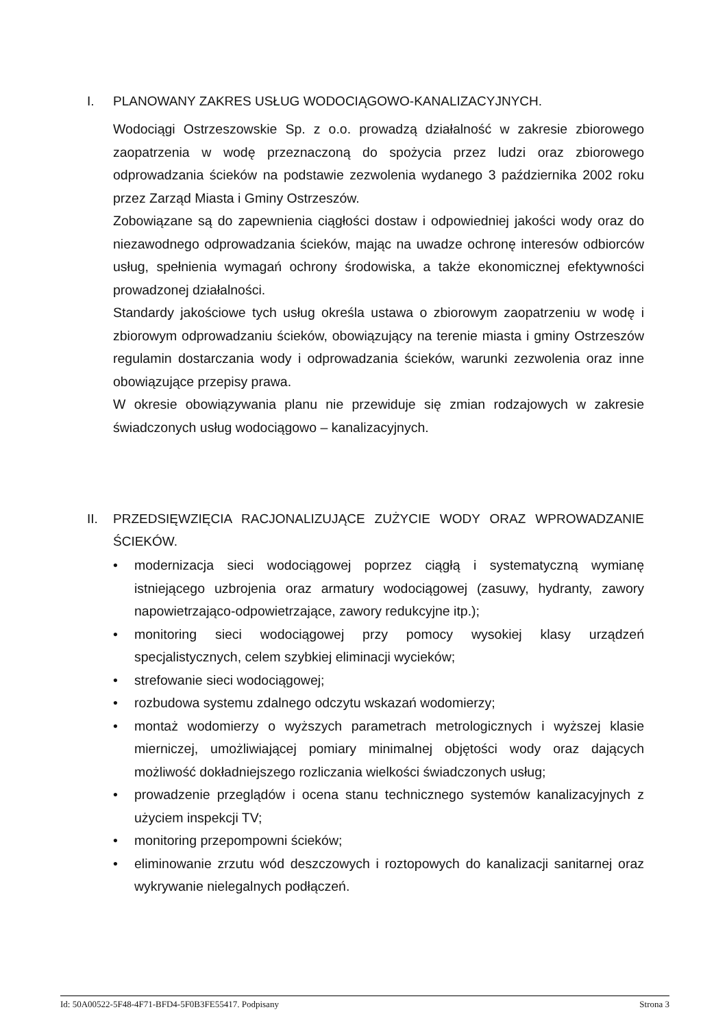I. PLANOWANY ZAKRES USŁUG WODOCIĄGOWO-KANALIZACYJNYCH.
Wodociągi Ostrzeszowskie Sp. z o.o. prowadzą działalność w zakresie zbiorowego zaopatrzenia w wodę przeznaczoną do spożycia przez ludzi oraz zbiorowego odprowadzania ścieków na podstawie zezwolenia wydanego 3 października 2002 roku przez Zarząd Miasta i Gminy Ostrzeszów.
Zobowiązane są do zapewnienia ciągłości dostaw i odpowiedniej jakości wody oraz do niezawodnego odprowadzania ścieków, mając na uwadze ochronę interesów odbiorców usług, spełnienia wymagań ochrony środowiska, a także ekonomicznej efektywności prowadzonej działalności.
Standardy jakościowe tych usług określa ustawa o zbiorowym zaopatrzeniu w wodę i zbiorowym odprowadzaniu ścieków, obowiązujący na terenie miasta i gminy Ostrzeszów regulamin dostarczania wody i odprowadzania ścieków, warunki zezwolenia oraz inne obowiązujące przepisy prawa.
W okresie obowiązywania planu nie przewiduje się zmian rodzajowych w zakresie świadczonych usług wodociągowo – kanalizacyjnych.
II. PRZEDSIĘWZIĘCIA RACJONALIZUJĄCE ZUŻYCIE WODY ORAZ WPROWADZANIE ŚCIEKÓW.
• modernizacja sieci wodociągowej poprzez ciągłą i systematyczną wymianę istniejącego uzbrojenia oraz armatury wodociągowej (zasuwy, hydranty, zawory napowietrzająco-odpowietrzające, zawory redukcyjne itp.);
• monitoring sieci wodociągowej przy pomocy wysokiej klasy urządzeń specjalistycznych, celem szybkiej eliminacji wycieków;
• strefowanie sieci wodociągowej;
• rozbudowa systemu zdalnego odczytu wskazań wodomierzy;
• montaż wodomierzy o wyższych parametrach metrologicznych i wyższej klasie mierniczej, umożliwiającej pomiary minimalnej objętości wody oraz dających możliwość dokładniejszego rozliczania wielkości świadczonych usług;
• prowadzenie przeglądów i ocena stanu technicznego systemów kanalizacyjnych z użyciem inspekcji TV;
• monitoring przepompowni ścieków;
• eliminowanie zrzutu wód deszczowych i roztopowych do kanalizacji sanitarnej oraz wykrywanie nielegalnych podłączeń.
Id: 50A00522-5F48-4F71-BFD4-5F0B3FE55417. Podpisany Strona 3